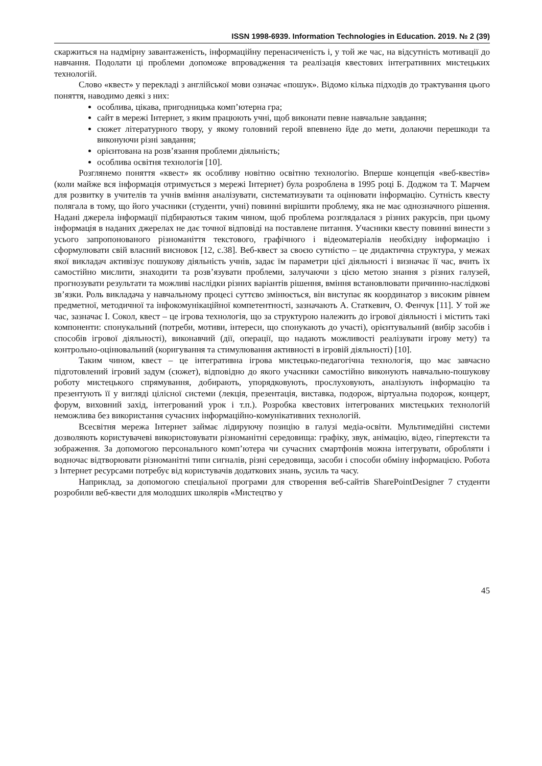ISSN 1998-6939. Information Technologies in Education. 2019. № 2 (39)
скаржиться на надмірну завантаженість, інформаційну перенасиченість і, у той же час, на відсутність мотивації до навчання. Подолати ці проблеми допоможе впровадження та реалізація квестових інтегративних мистецьких технологій.
Слово «квест» у перекладі з англійської мови означає «пошук». Відомо кілька підходів до трактування цього поняття, наводимо деякі з них:
особлива, цікава, пригодницька комп’ютерна гра;
сайт в мережі Інтернет, з яким працюють учні, щоб виконати певне навчальне завдання;
сюжет літературного твору, у якому головний герой впевнено йде до мети, долаючи перешкоди та виконуючи різні завдання;
орієнтована на розв’язання проблеми діяльність;
особлива освітня технологія [10].
Розглянемо поняття «квест» як особливу новітню освітню технологію. Вперше концепція «веб-квестів» (коли майже вся інформація отримується з мережі Інтернет) була розроблена в 1995 році Б. Доджом та Т. Марчем для розвитку в учителів та учнів вміння аналізувати, систематизувати та оцінювати інформацію. Сутність квесту полягала в тому, що його учасники (студенти, учні) повинні вирішити проблему, яка не має однозначного рішення. Надані джерела інформації підбираються таким чином, щоб проблема розглядалася з різних ракурсів, при цьому інформація в наданих джерелах не дає точної відповіді на поставлене питання. Учасники квесту повинні винести з усього запропонованого різноманіття текстового, графічного і відеоматеріалів необхідну інформацію і сформулювати свій власний висновок [12, с.38]. Веб-квест за своєю сутністю – це дидактична структура, у межах якої викладач активізує пошукову діяльність учнів, задає їм параметри цієї діяльності і визначає її час, вчить їх самостійно мислити, знаходити та розв’язувати проблеми, залучаючи з цією метою знання з різних галузей, прогнозувати результати та можливі наслідки різних варіантів рішення, вміння встановлювати причинно-наслідкові зв’язки. Роль викладача у навчальному процесі суттєво змінюється, він виступає як координатор з високим рівнем предметної, методичної та інфокомунікаційної компетентності, зазначають А. Статкевич, О. Фенчук [11]. У той же час, зазначає І. Сокол, квест – це ігрова технологія, що за структурою належить до ігрової діяльності і містить такі компоненти: спонукальний (потреби, мотиви, інтереси, що спонукають до участі), орієнтувальний (вибір засобів і способів ігрової діяльності), виконавчий (дії, операції, що надають можливості реалізувати ігрову мету) та контрольно-оцінювальний (коригування та стимулювання активності в ігровій діяльності) [10].
Таким чином, квест – це інтегративна ігрова мистецько-педагогічна технологія, що має завчасно підготовлений ігровий задум (сюжет), відповідно до якого учасники самостійно виконують навчально-пошукову роботу мистецького спрямування, добирають, упорядковують, прослуховують, аналізують інформацію та презентують її у вигляді цілісної системи (лекція, презентація, виставка, подорож, віртуальна подорож, концерт, форум, виховний захід, інтегрований урок і т.п.). Розробка квестових інтегрованих мистецьких технологій неможлива без використання сучасних інформаційно-комунікативних технологій.
Всесвітня мережа Інтернет займає лідируючу позицію в галузі медіа-освіти. Мультимедійні системи дозволяють користувачеві використовувати різноманітні середовища: графіку, звук, анімацію, відео, гіпертексти та зображення. За допомогою персонального комп’ютера чи сучасних смартфонів можна інтегрувати, обробляти і водночас відтворювати різноманітні типи сигналів, різні середовища, засоби і способи обміну інформацією. Робота з Інтернет ресурсами потребує від користувачів додаткових знань, зусиль та часу.
Наприклад, за допомогою спеціальної програми для створення веб-сайтів SharePointDesigner 7 студенти розробили веб-квести для молодших школярів «Мистецтво у
45